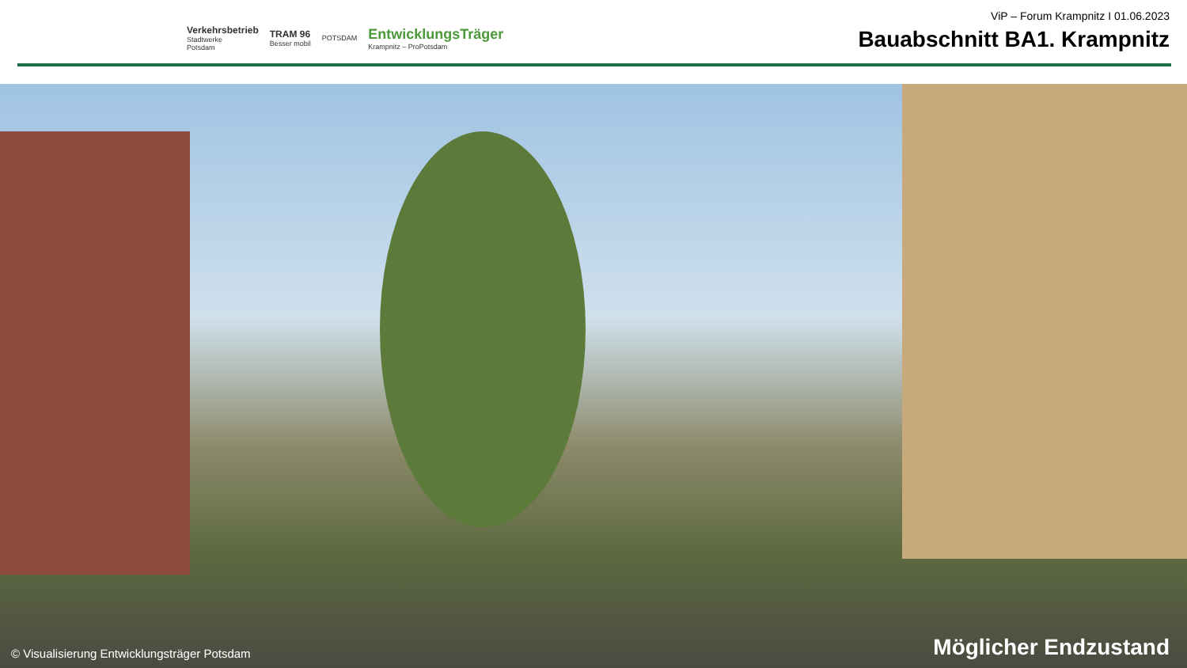Verkehrsbetrieb
Stadtwerke
Potsdam
TRAM 96
Besser mobil
POTSDAM
EntwicklungsTräger
Krampnitz – ProPotsdam
ViP – Forum Krampnitz I 01.06.2023
Bauabschnitt BA1. Krampnitz
© Visualisierung Entwicklungsträger Potsdam
Möglicher Endzustand